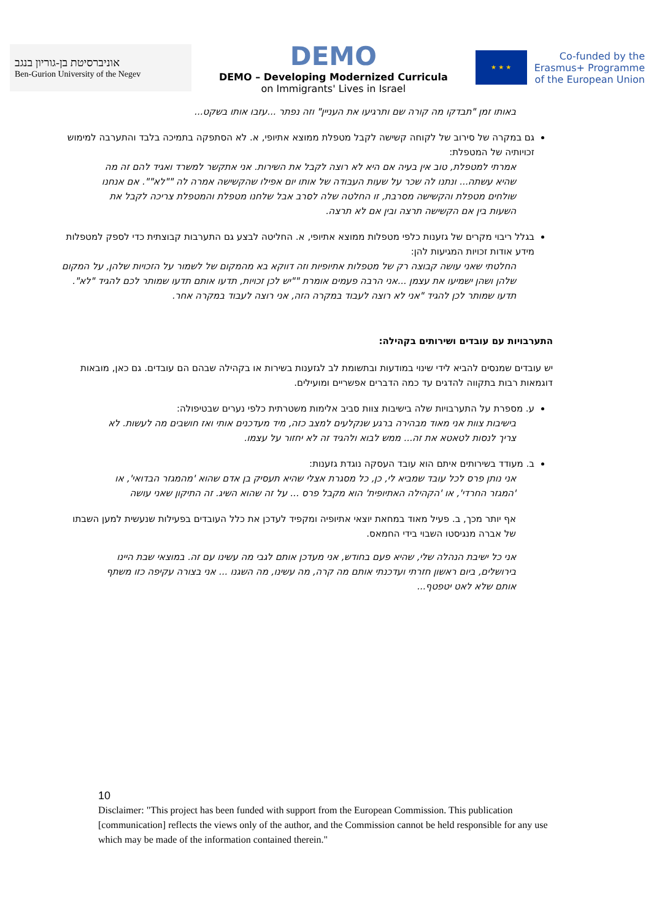אוניברסיטת בן-גוריון בנגב
Ben-Gurion University of the Negev
DEMO
DEMO – Developing Modernized Curricula
on Immigrants' Lives in Israel
★ ★ ★
Co-funded by the
Erasmus+ Programme
of the European Union
באותו זמן "תבדקו מה קורה שם ותרגיעו את העניין" וזה נפתר ...עזבו אותו בשקט...
גם במקרה של סירוב של לקוחה קשישה לקבל מטפלת ממוצא אתיופי, א. לא הסתפקה בתמיכה בלבד והתערבה למימוש זכויותיה של המטפלת:
אמרתי למטפלת, טוב אין בעיה אם היא לא רוצה לקבל את השירות. אני אתקשר למשרד ואגיד להם זה מה שהיא עשתה... ונתנו לה שכר על שעות העבודה של אותו יום אפילו שהקשישה אמרה לה ""לא"". אם אנחנו שולחים מטפלת והקשישה מסרבת, זו החלטה שלה לסרב אבל שלחנו מטפלת והמטפלת צריכה לקבל את השעות בין אם הקשישה תרצה ובין אם לא תרצה.
בגלל ריבוי מקרים של גזענות כלפי מטפלות ממוצא אתיופי, א. החליטה לבצע גם התערבות קבוצתית כדי לספק למטפלות מידע אודות זכויות המגיעות להן:
החלטתי שאני עושה קבוצה רק של מטפלות אתיופיות וזה דווקא בא מהמקום של לשמור על הזכויות שלהן, על המקום שלהן ושהן ישמיעו את עצמן ...אני הרבה פעמים אומרת ""יש לכן זכויות, תדעו אותם תדעו שמותר לכם להגיד "לא". תדעו שמותר לכן להגיד "אני לא רוצה לעבוד במקרה הזה, אני רוצה לעבוד במקרה אחר.
התערבויות עם עובדים ושירותים בקהילה:
יש עובדים שמנסים להביא לידי שינוי במודעות ובתשומת לב לגזענות בשירות או בקהילה שבהם הם עובדים. גם כאן, מובאות דוגמאות רבות בתקווה להדגים עד כמה הדברים אפשריים ומועילים.
ע. מספרת על התערבויות שלה בישיבות צוות סביב אלימות משטרתית כלפי נערים שבטיפולה:
בישיבות צוות אני מאוד מבהירה ברגע שנקלעים למצב כזה, מיד מעדכנים אותי ואז חושבים מה לעשות. לא צריך לנסות לטאטא את זה... ממש לבוא ולהגיד זה לא יחזור על עצמו.
ב. מעודד בשירותים איתם הוא עובד העסקה נוגדת גזענות:
אני נותן פרס לכל עובד שמביא לי, כן, כל מסגרת אצלי שהיא תעסיק בן אדם שהוא 'מהמגזר הבדואי', או 'המגזר החרדי', או 'הקהילה האתיופית' הוא מקבל פרס ... על זה שהוא השיג. זה התיקון שאני עושה
אף יותר מכך, ב. פעיל מאוד במחאת יוצאי אתיופיה ומקפיד לעדכן את כלל העובדים בפעילות שנעשית למען השבתו של אברה מנגיסטו השבוי בידי החמאס.
אני כל ישיבת הנהלה שלי, שהיא פעם בחודש, אני מעדכן אותם לגבי מה עשינו עם זה. במוצאי שבת היינו בירושלים, ביום ראשון חזרתי ועדכנתי אותם מה קרה, מה עשינו, מה השגנו ... אני בצורה עקיפה כזו משתף אותם שלא לאט יטפטף...
10
Disclaimer: "This project has been funded with support from the European Commission. This publication [communication] reflects the views only of the author, and the Commission cannot be held responsible for any use which may be made of the information contained therein."